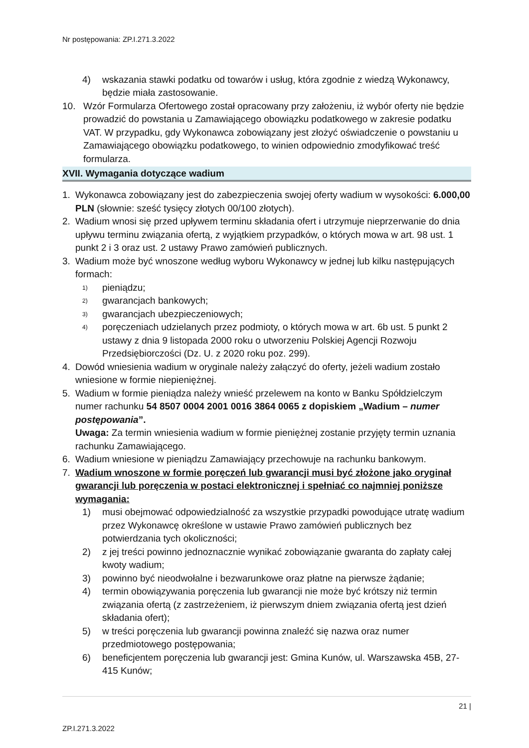Nr postępowania: ZP.I.271.3.2022
4) wskazania stawki podatku od towarów i usług, która zgodnie z wiedzą Wykonawcy, będzie miała zastosowanie.
10. Wzór Formularza Ofertowego został opracowany przy założeniu, iż wybór oferty nie będzie prowadzić do powstania u Zamawiającego obowiązku podatkowego w zakresie podatku VAT. W przypadku, gdy Wykonawca zobowiązany jest złożyć oświadczenie o powstaniu u Zamawiającego obowiązku podatkowego, to winien odpowiednio zmodyfikować treść formularza.
XVII. Wymagania dotyczące wadium
1. Wykonawca zobowiązany jest do zabezpieczenia swojej oferty wadium w wysokości: 6.000,00 PLN (słownie: sześć tysięcy złotych 00/100 złotych).
2. Wadium wnosi się przed upływem terminu składania ofert i utrzymuje nieprzerwanie do dnia upływu terminu związania ofertą, z wyjątkiem przypadków, o których mowa w art. 98 ust. 1 punkt 2 i 3 oraz ust. 2 ustawy Prawo zamówień publicznych.
3. Wadium może być wnoszone według wyboru Wykonawcy w jednej lub kilku następujących formach:
1) pieniądzu;
2) gwarancjach bankowych;
3) gwarancjach ubezpieczeniowych;
4) poręczeniach udzielanych przez podmioty, o których mowa w art. 6b ust. 5 punkt 2 ustawy z dnia 9 listopada 2000 roku o utworzeniu Polskiej Agencji Rozwoju Przedsiębiorczości (Dz. U. z 2020 roku poz. 299).
4. Dowód wniesienia wadium w oryginale należy załączyć do oferty, jeżeli wadium zostało wniesione w formie niepieniężnej.
5. Wadium w formie pieniądza należy wnieść przelewem na konto w Banku Spółdzielczym numer rachunku 54 8507 0004 2001 0016 3864 0065 z dopiskiem „Wadium – numer postępowania”.
Uwaga: Za termin wniesienia wadium w formie pieniężnej zostanie przyjęty termin uznania rachunku Zamawiającego.
6. Wadium wniesione w pieniądzu Zamawiający przechowuje na rachunku bankowym.
7. Wadium wnoszone w formie poręczeń lub gwarancji musi być złożone jako oryginał gwarancji lub poręczenia w postaci elektronicznej i spełniać co najmniej poniższe wymagania:
1) musi obejmować odpowiedzialność za wszystkie przypadki powodujące utratę wadium przez Wykonawcę określone w ustawie Prawo zamówień publicznych bez potwierdzania tych okoliczności;
2) z jej treści powinno jednoznacznie wynikać zobowiązanie gwaranta do zapłaty całej kwoty wadium;
3) powinno być nieodwołalne i bezwarunkowe oraz płatne na pierwsze żądanie;
4) termin obowiązywania poręczenia lub gwarancji nie może być krótszy niż termin związania ofertą (z zastrzeżeniem, iż pierwszym dniem związania ofertą jest dzień składania ofert);
5) w treści poręczenia lub gwarancji powinna znaleźć się nazwa oraz numer przedmiotowego postępowania;
6) beneficjentem poręczenia lub gwarancji jest: Gmina Kunów, ul. Warszawska 45B, 27-415 Kunów;
21 |
ZP.I.271.3.2022